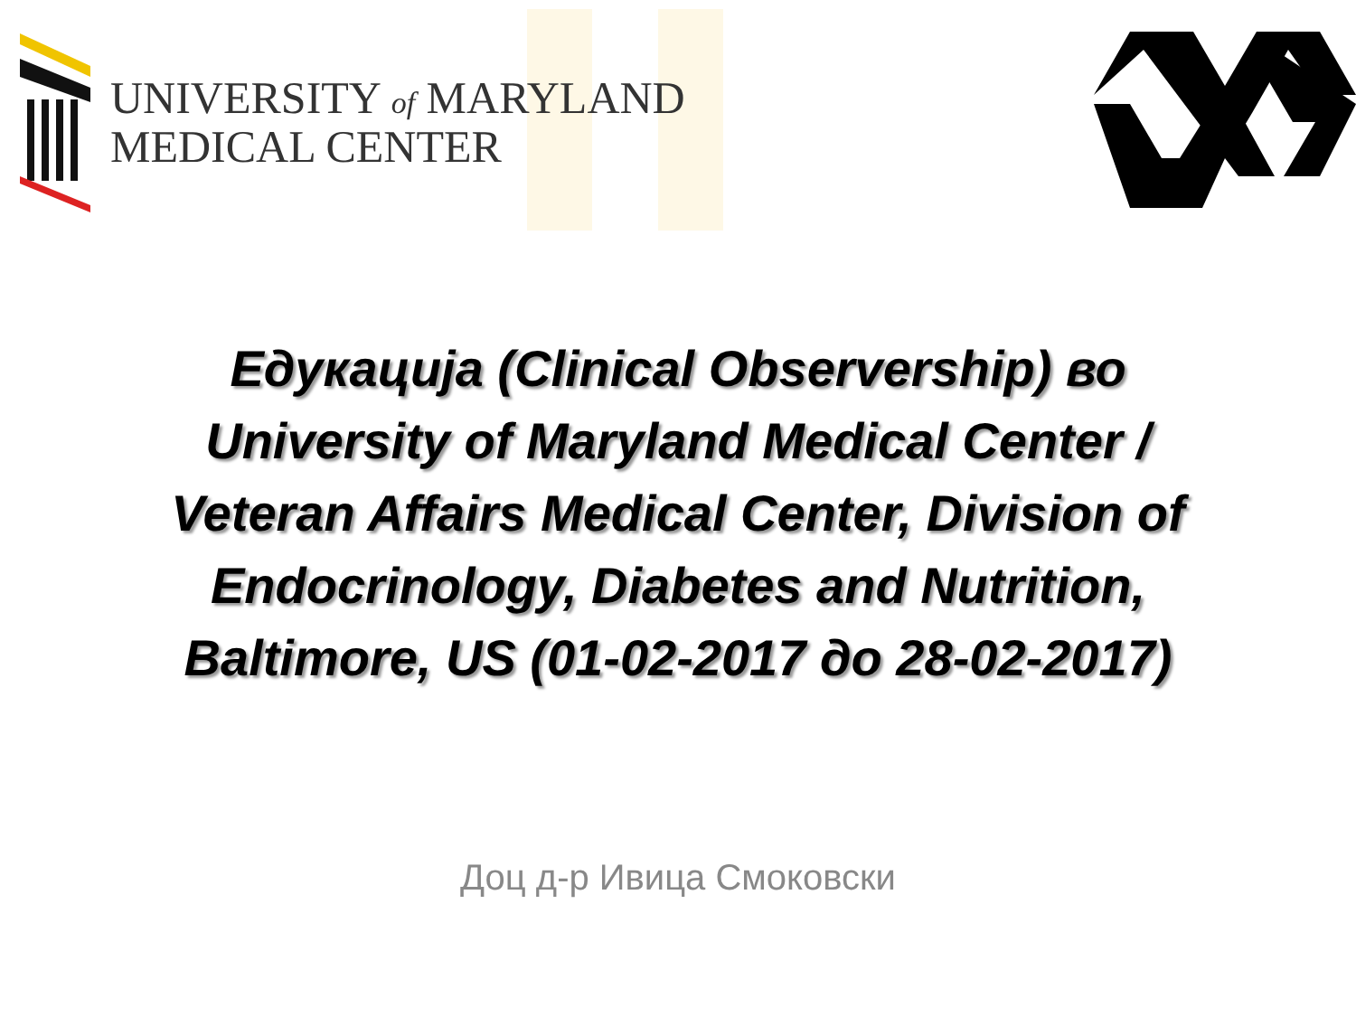UNIVERSITY of MARYLAND
MEDICAL CENTER
Едукација (Clinical Observership) во
University of Maryland Medical Center /
Veteran Affairs Medical Center, Division of
Endocrinology, Diabetes and Nutrition,
Baltimore, US (01-02-2017 до 28-02-2017)
Доц д-р Ивица Смоковски